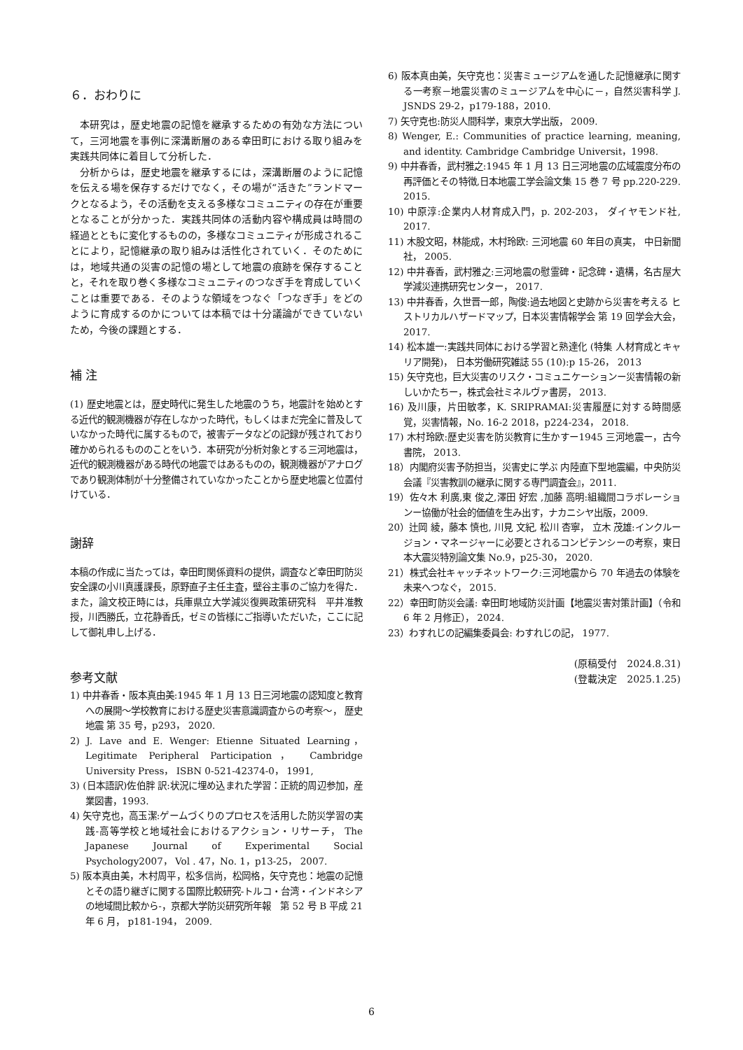６．おわりに
本研究は，歴史地震の記憶を継承するための有効な方法について，三河地震を事例に深溝断層のある幸田町における取り組みを実践共同体に着目して分析した．
分析からは，歴史地震を継承するには，深溝断層のように記憶を伝える場を保存するだけでなく，その場が“活きた”ランドマークとなるよう，その活動を支える多様なコミュニティの存在が重要となることが分かった．実践共同体の活動内容や構成員は時間の経過とともに変化するものの，多様なコミュニティが形成されることにより，記憶継承の取り組みは活性化されていく．そのためには，地域共通の災害の記憶の場として地震の痕跡を保存することと，それを取り巻く多様なコミュニティのつなぎ手を育成していくことは重要である．そのような領域をつなぐ「つなぎ手」をどのように育成するのかについては本稿では十分議論ができていないため，今後の課題とする．
補 注
(1) 歴史地震とは，歴史時代に発生した地震のうち，地震計を始めとする近代的観測機器が存在しなかった時代，もしくはまだ完全に普及していなかった時代に属するもので，被害データなどの記録が残されており確かめられるもののことをいう．本研究が分析対象とする三河地震は，近代的観測機器がある時代の地震ではあるものの，観測機器がアナログであり観測体制が十分整備されていなかったことから歴史地震と位置付けている．
謝辞
本稿の作成に当たっては，幸田町関係資料の提供，調査など幸田町防災安全課の小川真護課長，原野直子主任主査，壁谷主事のご協力を得た．また，論文校正時には，兵庫県立大学減災復興政策研究科　平井准教授，川西勝氏，立花静香氏，ゼミの皆様にご指導いただいた，ここに記して御礼申し上げる．
参考文献
1) 中井春香・阪本真由美:1945 年 1 月 13 日三河地震の認知度と教育への展開～学校教育における歴史災害意識調査からの考察～， 歴史地震 第 35 号，p293， 2020.
2) J. Lave and E. Wenger: Etienne Situated Learning， Legitimate Peripheral Participation， Cambridge University Press， ISBN 0-521-42374-0， 1991,
3) (日本語訳)佐伯胖 訳:状況に埋め込まれた学習：正統的周辺参加，産業図書，1993.
4) 矢守克也，高玉潔:ゲームづくりのプロセスを活用した防災学習の実践-高等学校と地域社会におけるアクション・リサーチ， The Japanese Journal of Experimental Social Psychology2007， Vol . 47，No. 1，p13-25， 2007.
5) 阪本真由美，木村周平，松多信尚，松岡格，矢守克也：地震の記憶とその語り継ぎに関する国際比較研究-トルコ・台湾・インドネシアの地域間比較から-，京都大学防災研究所年報　第 52 号 B 平成 21 年 6 月， p181-194， 2009.
6) 阪本真由美，矢守克也：災害ミュージアムを通した記憶継承に関する一考察－地震災害のミュージアムを中心に－，自然災害科学 J. JSNDS 29-2，p179-188，2010.
7) 矢守克也:防災人間科学，東京大学出版， 2009.
8) Wenger, E.: Communities of practice learning, meaning, and identity. Cambridge Cambridge Universit，1998.
9) 中井春香，武村雅之:1945 年 1 月 13 日三河地震の広域震度分布の再評価とその特徴,日本地震工学会論文集 15 巻 7 号 pp.220-229. 2015.
10) 中原淳:企業内人材育成入門，p. 202-203， ダイヤモンド社, 2017.
11) 木股文昭，林能成，木村玲欧: 三河地震 60 年目の真実， 中日新聞社， 2005.
12) 中井春香，武村雅之:三河地震の慰霊碑・記念碑・遺構，名古屋大学減災連携研究センター， 2017.
13) 中井春香，久世晋一郎，陶俊:過去地図と史跡から災害を考える ヒストリカルハザードマップ，日本災害情報学会 第 19 回学会大会， 2017.
14) 松本雄一:実践共同体における学習と熟達化 (特集 人材育成とキャリア開発)， 日本労働研究雑誌 55 (10):p 15-26， 2013
15) 矢守克也，巨大災害のリスク・コミュニケーションー災害情報の新しいかたちー，株式会社ミネルヴァ書房， 2013.
16) 及川康，片田敏孝，K. SRIPRAMAI:災害履歴に対する時間感覚，災害情報，No. 16-2 2018，p224-234， 2018.
17) 木村玲欧:歴史災害を防災教育に生かすー1945 三河地震ー，古今書院， 2013.
18）内閣府災害予防担当，災害史に学ぶ 内陸直下型地震編，中央防災会議『災害教訓の継承に関する専門調査会』，2011.
19）佐々木 利廣,東 俊之,澤田 好宏 ,加藤 高明:組織間コラボレーションー協働が社会的価値を生み出す，ナカニシヤ出版，2009.
20）辻岡 綾，藤本 慎也, 川見 文紀, 松川 杏寧， 立木 茂雄:インクルージョン・マネージャーに必要とされるコンピテンシーの考察，東日本大震災特別論文集 No.9，p25-30， 2020.
21）株式会社キャッチネットワーク:三河地震から 70 年過去の体験を未来へつなぐ， 2015.
22）幸田町防災会議: 幸田町地域防災計画【地震災害対策計画】（令和 6 年 2 月修正）， 2024.
23）わすれじの記編集委員会: わすれじの記， 1977.
(原稿受付　2024.8.31)
(登載決定　2025.1.25)
6